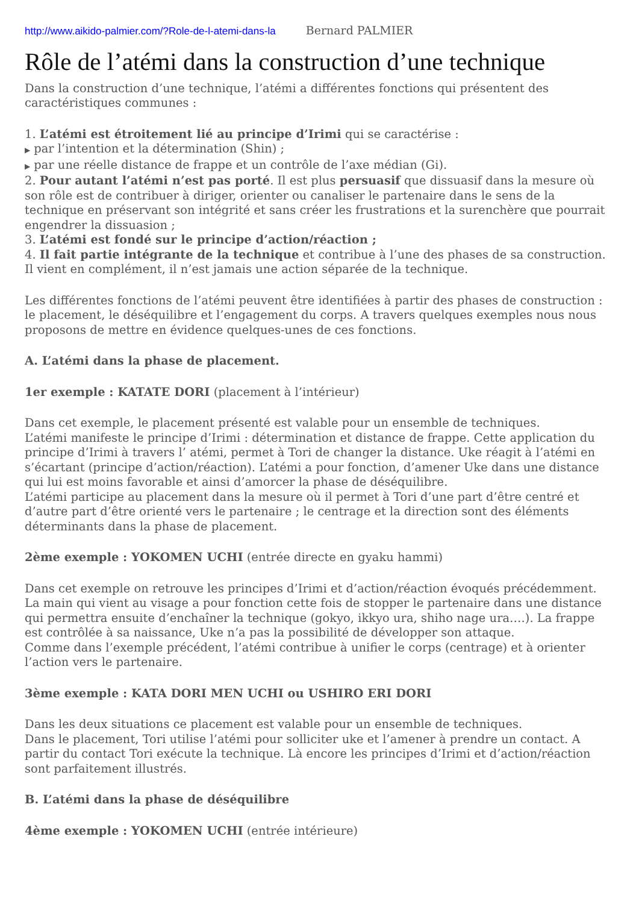http://www.aikido-palmier.com/?Role-de-l-atemi-dans-la Bernard PALMIER
Rôle de l’atémi dans la construction d’une technique
Dans la construction d’une technique, l’atémi a différentes fonctions qui présentent des caractéristiques communes :
1. L’atémi est étroitement lié au principe d’Irimi qui se caractérise :
▶ par l’intention et la détermination (Shin) ;
▶ par une réelle distance de frappe et un contrôle de l’axe médian (Gi).
2. Pour autant l’atémi n’est pas porté. Il est plus persuasif que dissuasif dans la mesure où son rôle est de contribuer à diriger, orienter ou canaliser le partenaire dans le sens de la technique en préservant son intégrité et sans créer les frustrations et la surenchère que pourrait engendrer la dissuasion ;
3. L’atémi est fondé sur le principe d’action/réaction ;
4. Il fait partie intégrante de la technique et contribue à l’une des phases de sa construction. Il vient en complément, il n’est jamais une action séparée de la technique.
Les différentes fonctions de l’atémi peuvent être identifiées à partir des phases de construction : le placement, le déséquilibre et l’engagement du corps. A travers quelques exemples nous nous proposons de mettre en évidence quelques-unes de ces fonctions.
A. L’atémi dans la phase de placement.
1er exemple : KATATE DORI (placement à l’intérieur)
Dans cet exemple, le placement présenté est valable pour un ensemble de techniques.
L’atémi manifeste le principe d’Irimi : détermination et distance de frappe. Cette application du principe d’Irimi à travers l’ atémi, permet à Tori de changer la distance. Uke réagit à l’atémi en s’écartant (principe d’action/réaction). L’atémi a pour fonction, d’amener Uke dans une distance qui lui est moins favorable et ainsi d’amorcer la phase de déséquilibre.
L’atémi participe au placement dans la mesure où il permet à Tori d’une part d’être centré et d’autre part d’être orienté vers le partenaire ; le centrage et la direction sont des éléments déterminants dans la phase de placement.
2ème exemple : YOKOMEN UCHI (entrée directe en gyaku hammi)
Dans cet exemple on retrouve les principes d’Irimi et d’action/réaction évoqués précédemment. La main qui vient au visage a pour fonction cette fois de stopper le partenaire dans une distance qui permettra ensuite d’enchaîner la technique (gokyo, ikkyo ura, shiho nage ura….). La frappe est contrôlée à sa naissance, Uke n’a pas la possibilité de développer son attaque.
Comme dans l’exemple précédent, l’atémi contribue à unifier le corps (centrage) et à orienter l’action vers le partenaire.
3ème exemple : KATA DORI MEN UCHI ou USHIRO ERI DORI
Dans les deux situations ce placement est valable pour un ensemble de techniques.
Dans le placement, Tori utilise l’atémi pour solliciter uke et l’amener à prendre un contact. A partir du contact Tori exécute la technique. Là encore les principes d’Irimi et d’action/réaction sont parfaitement illustrés.
B. L’atémi dans la phase de déséquilibre
4ème exemple : YOKOMEN UCHI (entrée intérieure)